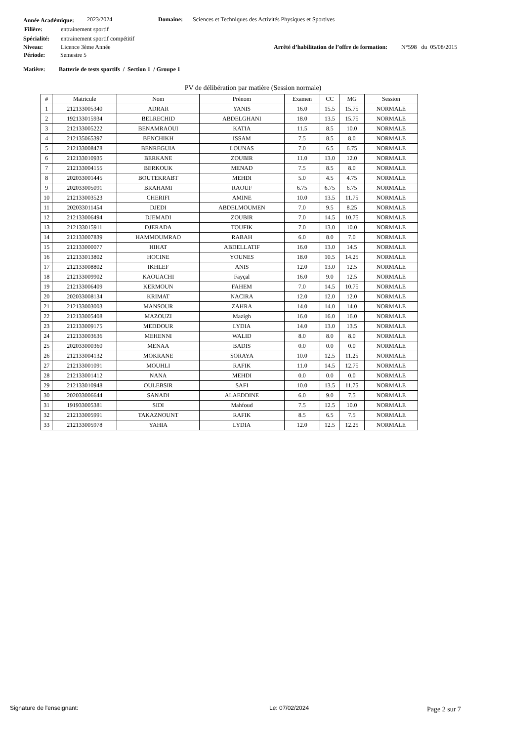Année Académique: 2023/2024 Domaine: Sciences et Techniques des Activités Physiques et Sportives
Filière: entrainement sportif
Spécialité: entrainement sportif compétitif
Niveau: Licence 3ème Année Arrêté d’habilitation de l’offre de formation: N°598 du 05/08/2015
Période: Semestre 5
Matière: Batterie de tests sportifs / Section 1 / Groupe 1
PV de délibération par matière (Session normale)
| # | Matricule | Nom | Prénom | Examen | CC | MG | Session |
| --- | --- | --- | --- | --- | --- | --- | --- |
| 1 | 212133005340 | ADRAR | YANIS | 16.0 | 15.5 | 15.75 | NORMALE |
| 2 | 192133015934 | BELRECHID | ABDELGHANI | 18.0 | 13.5 | 15.75 | NORMALE |
| 3 | 212133005222 | BENAMRAOUI | KATIA | 11.5 | 8.5 | 10.0 | NORMALE |
| 4 | 212135065397 | BENCHIKH | ISSAM | 7.5 | 8.5 | 8.0 | NORMALE |
| 5 | 212133008478 | BENREGUIA | LOUNAS | 7.0 | 6.5 | 6.75 | NORMALE |
| 6 | 212133010935 | BERKANE | ZOUBIR | 11.0 | 13.0 | 12.0 | NORMALE |
| 7 | 212133004155 | BERKOUK | MENAD | 7.5 | 8.5 | 8.0 | NORMALE |
| 8 | 202033001445 | BOUTEKRABT | MEHDI | 5.0 | 4.5 | 4.75 | NORMALE |
| 9 | 202033005091 | BRAHAMI | RAOUF | 6.75 | 6.75 | 6.75 | NORMALE |
| 10 | 212133003523 | CHERIFI | AMINE | 10.0 | 13.5 | 11.75 | NORMALE |
| 11 | 202033011454 | DJEDI | ABDELMOUMEN | 7.0 | 9.5 | 8.25 | NORMALE |
| 12 | 212133006494 | DJEMADI | ZOUBIR | 7.0 | 14.5 | 10.75 | NORMALE |
| 13 | 212133015911 | DJERADA | TOUFIK | 7.0 | 13.0 | 10.0 | NORMALE |
| 14 | 212133007839 | HAMMOUMRAO | RABAH | 6.0 | 8.0 | 7.0 | NORMALE |
| 15 | 212133000077 | HIHAT | ABDELLATIF | 16.0 | 13.0 | 14.5 | NORMALE |
| 16 | 212133013802 | HOCINE | YOUNES | 18.0 | 10.5 | 14.25 | NORMALE |
| 17 | 212133008802 | IKHLEF | ANIS | 12.0 | 13.0 | 12.5 | NORMALE |
| 18 | 212133009902 | KAOUACHI | Fayçal | 16.0 | 9.0 | 12.5 | NORMALE |
| 19 | 212133006409 | KERMOUN | FAHEM | 7.0 | 14.5 | 10.75 | NORMALE |
| 20 | 202033008134 | KRIMAT | NACIRA | 12.0 | 12.0 | 12.0 | NORMALE |
| 21 | 212133003003 | MANSOUR | ZAHRA | 14.0 | 14.0 | 14.0 | NORMALE |
| 22 | 212133005408 | MAZOUZI | Mazigh | 16.0 | 16.0 | 16.0 | NORMALE |
| 23 | 212133009175 | MEDDOUR | LYDIA | 14.0 | 13.0 | 13.5 | NORMALE |
| 24 | 212133003636 | MEHENNI | WALID | 8.0 | 8.0 | 8.0 | NORMALE |
| 25 | 202033000360 | MENAA | BADIS | 0.0 | 0.0 | 0.0 | NORMALE |
| 26 | 212133004132 | MOKRANE | SORAYA | 10.0 | 12.5 | 11.25 | NORMALE |
| 27 | 212133001091 | MOUHLI | RAFIK | 11.0 | 14.5 | 12.75 | NORMALE |
| 28 | 212133001412 | NANA | MEHDI | 0.0 | 0.0 | 0.0 | NORMALE |
| 29 | 212133010948 | OULEBSIR | SAFI | 10.0 | 13.5 | 11.75 | NORMALE |
| 30 | 202033006644 | SANADI | ALAEDDINE | 6.0 | 9.0 | 7.5 | NORMALE |
| 31 | 191933005381 | SIDI | Mahfoud | 7.5 | 12.5 | 10.0 | NORMALE |
| 32 | 212133005991 | TAKAZNOUNT | RAFIK | 8.5 | 6.5 | 7.5 | NORMALE |
| 33 | 212133005978 | YAHIA | LYDIA | 12.0 | 12.5 | 12.25 | NORMALE |
Signature de l'enseignant: Le: 07/02/2024 Page 2 sur 7